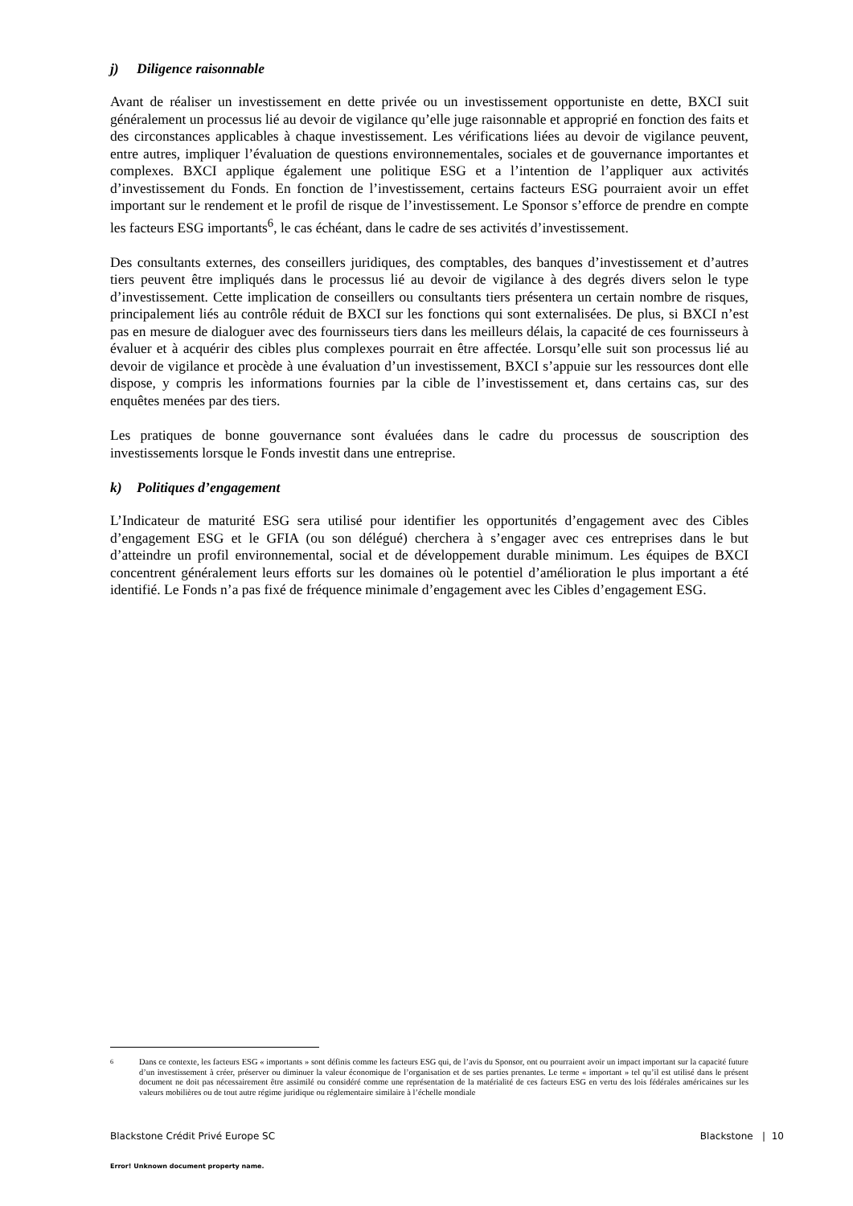j) Diligence raisonnable
Avant de réaliser un investissement en dette privée ou un investissement opportuniste en dette, BXCI suit généralement un processus lié au devoir de vigilance qu’elle juge raisonnable et approprié en fonction des faits et des circonstances applicables à chaque investissement. Les vérifications liées au devoir de vigilance peuvent, entre autres, impliquer l’évaluation de questions environnementales, sociales et de gouvernance importantes et complexes. BXCI applique également une politique ESG et a l’intention de l’appliquer aux activités d’investissement du Fonds. En fonction de l’investissement, certains facteurs ESG pourraient avoir un effet important sur le rendement et le profil de risque de l’investissement. Le Sponsor s’efforce de prendre en compte les facteurs ESG importants<sup>6</sup>, le cas échéant, dans le cadre de ses activités d’investissement.
Des consultants externes, des conseillers juridiques, des comptables, des banques d’investissement et d’autres tiers peuvent être impliqués dans le processus lié au devoir de vigilance à des degrés divers selon le type d’investissement. Cette implication de conseillers ou consultants tiers présentera un certain nombre de risques, principalement liés au contrôle réduit de BXCI sur les fonctions qui sont externalisées. De plus, si BXCI n’est pas en mesure de dialoguer avec des fournisseurs tiers dans les meilleurs délais, la capacité de ces fournisseurs à évaluer et à acquérir des cibles plus complexes pourrait en être affectée. Lorsqu’elle suit son processus lié au devoir de vigilance et procède à une évaluation d’un investissement, BXCI s’appuie sur les ressources dont elle dispose, y compris les informations fournies par la cible de l’investissement et, dans certains cas, sur des enquêtes menées par des tiers.
Les pratiques de bonne gouvernance sont évaluées dans le cadre du processus de souscription des investissements lorsque le Fonds investit dans une entreprise.
k) Politiques d’engagement
L’Indicateur de maturité ESG sera utilisé pour identifier les opportunités d’engagement avec des Cibles d’engagement ESG et le GFIA (ou son délégué) cherchera à s’engager avec ces entreprises dans le but d’atteindre un profil environnemental, social et de développement durable minimum. Les équipes de BXCI concentrent généralement leurs efforts sur les domaines où le potentiel d’amélioration le plus important a été identifié. Le Fonds n’a pas fixé de fréquence minimale d’engagement avec les Cibles d’engagement ESG.
6 Dans ce contexte, les facteurs ESG « importants » sont définis comme les facteurs ESG qui, de l’avis du Sponsor, ont ou pourraient avoir un impact important sur la capacité future d’un investissement à créer, préserver ou diminuer la valeur économique de l’organisation et de ses parties prenantes. Le terme « important » tel qu’il est utilisé dans le présent document ne doit pas nécessairement être assimilé ou considéré comme une représentation de la matérialité de ces facteurs ESG en vertu des lois fédérales américaines sur les valeurs mobilières ou de tout autre régime juridique ou réglementaire similaire à l’échelle mondiale
Blackstone Crédit Privé Europe SC
Blackstone | 10
Error! Unknown document property name.